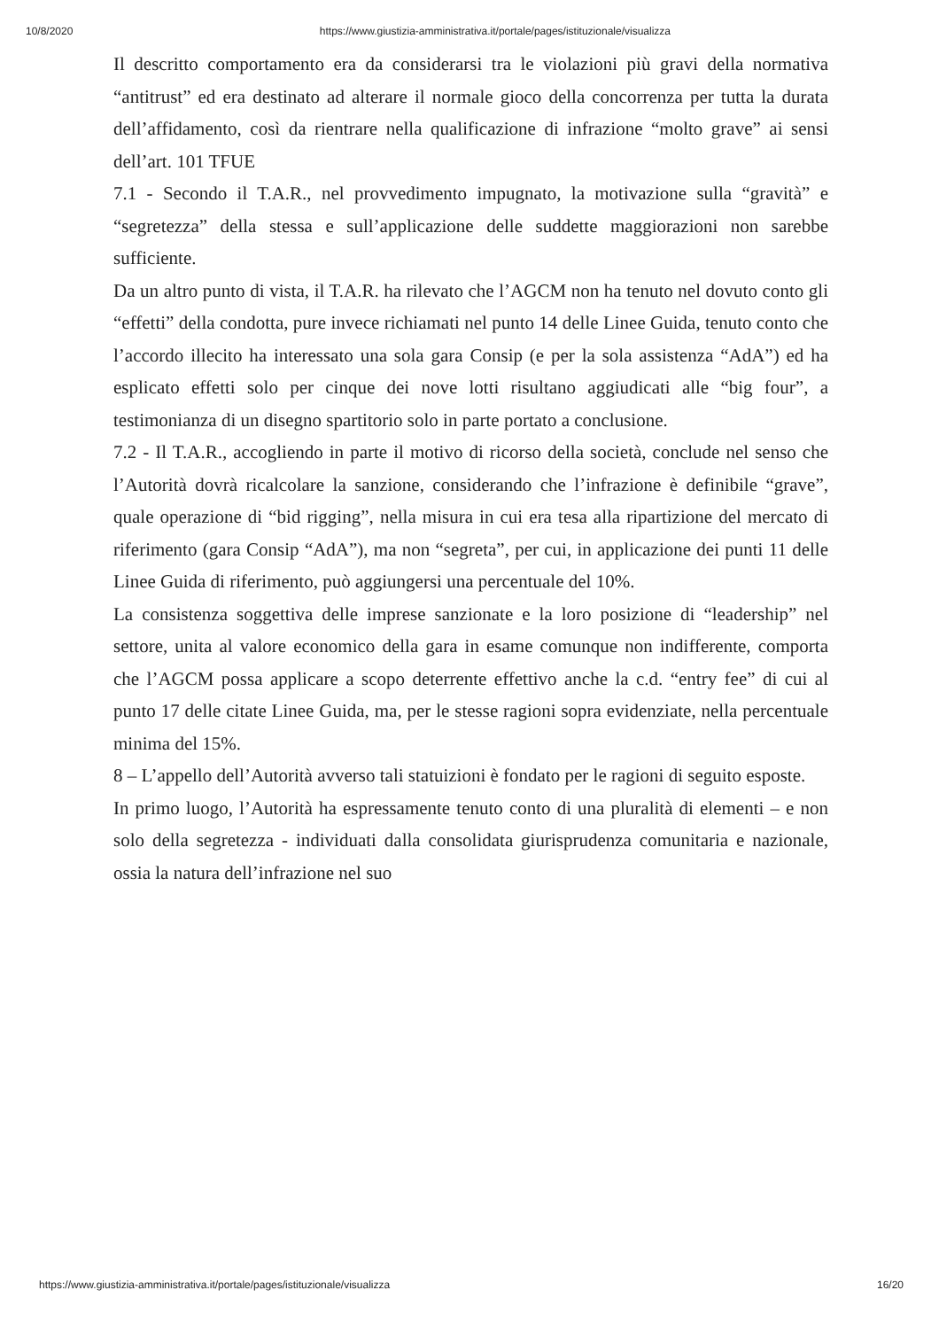10/8/2020 https://www.giustizia-amministrativa.it/portale/pages/istituzionale/visualizza
Il descritto comportamento era da considerarsi tra le violazioni più gravi della normativa “antitrust” ed era destinato ad alterare il normale gioco della concorrenza per tutta la durata dell’affidamento, così da rientrare nella qualificazione di infrazione “molto grave” ai sensi dell’art. 101 TFUE
7.1 - Secondo il T.A.R., nel provvedimento impugnato, la motivazione sulla “gravità” e “segretezza” della stessa e sull’applicazione delle suddette maggiorazioni non sarebbe sufficiente.
Da un altro punto di vista, il T.A.R. ha rilevato che l’AGCM non ha tenuto nel dovuto conto gli “effetti” della condotta, pure invece richiamati nel punto 14 delle Linee Guida, tenuto conto che l’accordo illecito ha interessato una sola gara Consip (e per la sola assistenza “AdA”) ed ha esplicato effetti solo per cinque dei nove lotti risultano aggiudicati alle “big four”, a testimonianza di un disegno spartitorio solo in parte portato a conclusione.
7.2 - Il T.A.R., accogliendo in parte il motivo di ricorso della società, conclude nel senso che l’Autorità dovrà ricalcolare la sanzione, considerando che l’infrazione è definibile “grave”, quale operazione di “bid rigging”, nella misura in cui era tesa alla ripartizione del mercato di riferimento (gara Consip “AdA”), ma non “segreta”, per cui, in applicazione dei punti 11 delle Linee Guida di riferimento, può aggiungersi una percentuale del 10%.
La consistenza soggettiva delle imprese sanzionate e la loro posizione di “leadership” nel settore, unita al valore economico della gara in esame comunque non indifferente, comporta che l’AGCM possa applicare a scopo deterrente effettivo anche la c.d. “entry fee” di cui al punto 17 delle citate Linee Guida, ma, per le stesse ragioni sopra evidenziate, nella percentuale minima del 15%.
8 – L’appello dell’Autorità avverso tali statuizioni è fondato per le ragioni di seguito esposte.
In primo luogo, l’Autorità ha espressamente tenuto conto di una pluralità di elementi – e non solo della segretezza - individuati dalla consolidata giurisprudenza comunitaria e nazionale, ossia la natura dell’infrazione nel suo
https://www.giustizia-amministrativa.it/portale/pages/istituzionale/visualizza 16/20